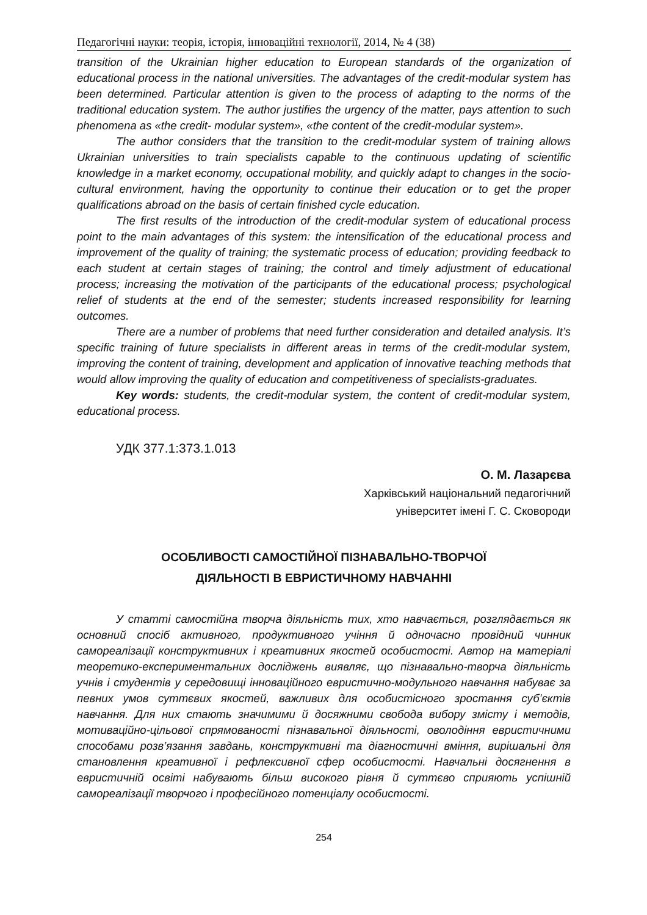Педагогічні науки: теорія, історія, інноваційні технології, 2014, № 4 (38)
transition of the Ukrainian higher education to European standards of the organization of educational process in the national universities. The advantages of the credit-modular system has been determined. Particular attention is given to the process of adapting to the norms of the traditional education system. The author justifies the urgency of the matter, pays attention to such phenomena as «the credit- modular system», «the content of the credit-modular system».
The author considers that the transition to the credit-modular system of training allows Ukrainian universities to train specialists capable to the continuous updating of scientific knowledge in a market economy, occupational mobility, and quickly adapt to changes in the socio-cultural environment, having the opportunity to continue their education or to get the proper qualifications abroad on the basis of certain finished cycle education.
The first results of the introduction of the credit-modular system of educational process point to the main advantages of this system: the intensification of the educational process and improvement of the quality of training; the systematic process of education; providing feedback to each student at certain stages of training; the control and timely adjustment of educational process; increasing the motivation of the participants of the educational process; psychological relief of students at the end of the semester; students increased responsibility for learning outcomes.
There are a number of problems that need further consideration and detailed analysis. It’s specific training of future specialists in different areas in terms of the credit-modular system, improving the content of training, development and application of innovative teaching methods that would allow improving the quality of education and competitiveness of specialists-graduates.
Key words: students, the credit-modular system, the content of credit-modular system, educational process.
УДК 377.1:373.1.013
О. М. Лазарєва
Харківський національний педагогічний
університет імені Г. С. Сковороди
ОСОБЛИВОСТІ САМОСТІЙНОЇ ПІЗНАВАЛЬНО-ТВОРЧОЇ
ДІЯЛЬНОСТІ В ЕВРИСТИЧНОМУ НАВЧАННІ
У статті самостійна творча діяльність тих, хто навчається, розглядається як основний спосіб активного, продуктивного учіння й одночасно провідний чинник самореалізації конструктивних і креативних якостей особистості. Автор на матеріалі теоретико-експериментальних досліджень виявляє, що пізнавально-творча діяльність учнів і студентів у середовищі інноваційного евристично-модульного навчання набуває за певних умов суттєвих якостей, важливих для особистісного зростання суб’єктів навчання. Для них стають значимими й досяжними свобода вибору змісту і методів, мотиваційно-цільової спрямованості пізнавальної діяльності, оволодіння евристичними способами розв’язання завдань, конструктивні та діагностичні вміння, вирішальні для становлення креативної і рефлексивної сфер особистості. Навчальні досягнення в евристичній освіті набувають більш високого рівня й суттєво сприяють успішній самореалізації творчого і професійного потенціалу особистості.
254